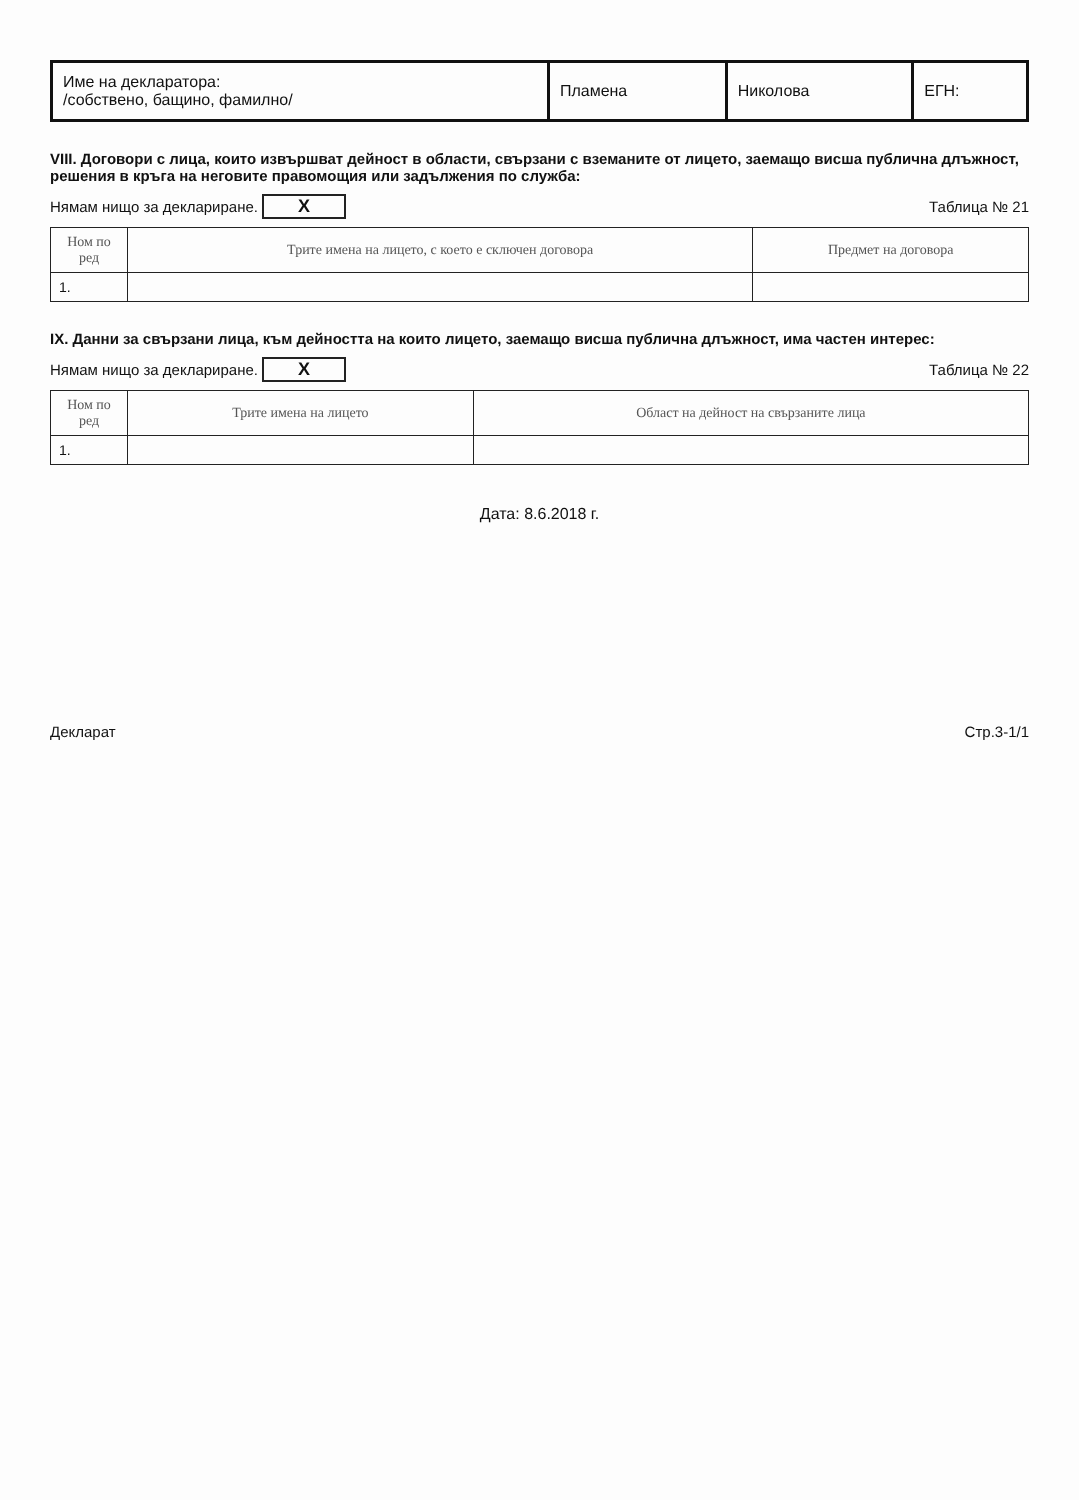| Име на декларатора: /собствено, бащино, фамилно/ | Пламена | Николова | ЕГН: |
VIII. Договори с лица, които извършват дейност в области, свързани с вземаните от лицето, заемащо висша публична длъжност, решения в кръга на неговите правомощия или задължения по служба:
Нямам нищо за деклариране. X Таблица № 21
| Ном по ред | Трите имена на лицето, с което е сключен договора | Предмет на договора |
| --- | --- | --- |
| 1. | | |
IX. Данни за свързани лица, към дейността на които лицето, заемащо висша публична длъжност, има частен интерес:
Нямам нищо за деклариране. X Таблица № 22
| Ном по ред | Трите имена на лицето | Област на дейност на свързаните лица |
| --- | --- | --- |
| 1. | | |
Дата: 8.6.2018 г.
Декларат Стр.3-1/1